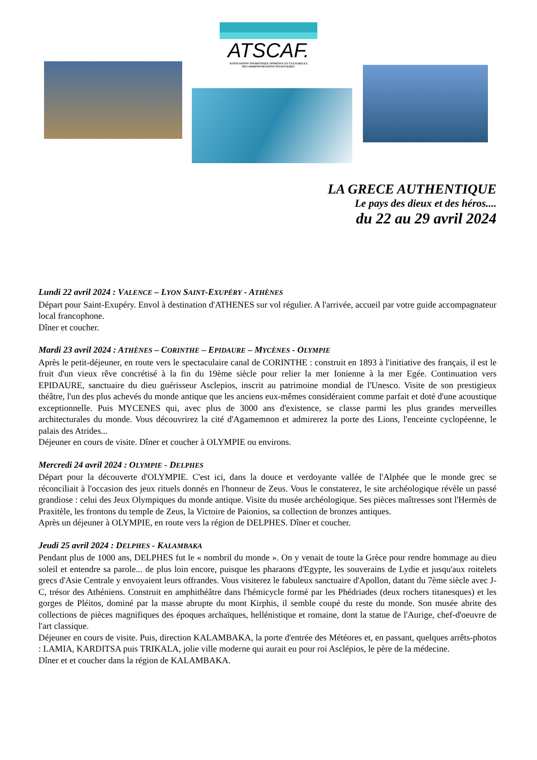ATSCAF.
ASSOCIATION TOURISTIQUE SPORTIVE ET CULTURELLE
DES ADMINISTRATIONS FINANCIERES
LA GRECE AUTHENTIQUE
Le pays des dieux et des héros....
du 22 au 29 avril 2024
Lundi 22 avril 2024 : VALENCE – LYON SAINT-EXUPÉRY - ATHÈNES
Départ pour Saint-Exupéry. Envol à destination d'ATHENES sur vol régulier. A l'arrivée, accueil par votre guide accompagnateur local francophone.
Dîner et coucher.
Mardi 23 avril 2024 : ATHÈNES – CORINTHE – EPIDAURE – MYCÈNES - OLYMPIE
Après le petit-déjeuner, en route vers le spectaculaire canal de CORINTHE : construit en 1893 à l'initiative des français, il est le fruit d'un vieux rêve concrétisé à la fin du 19ème siècle pour relier la mer Ionienne à la mer Egée. Continuation vers EPIDAURE, sanctuaire du dieu guérisseur Asclepios, inscrit au patrimoine mondial de l'Unesco. Visite de son prestigieux théâtre, l'un des plus achevés du monde antique que les anciens eux-mêmes considéraient comme parfait et doté d'une acoustique exceptionnelle. Puis MYCENES qui, avec plus de 3000 ans d'existence, se classe parmi les plus grandes merveilles architecturales du monde. Vous découvrirez la cité d'Agamemnon et admirerez la porte des Lions, l'enceinte cyclopéenne, le palais des Atrides...
Déjeuner en cours de visite. Dîner et coucher à OLYMPIE ou environs.
Mercredi 24 avril 2024 : OLYMPIE - DELPHES
Départ pour la découverte d'OLYMPIE. C'est ici, dans la douce et verdoyante vallée de l'Alphée que le monde grec se réconciliait à l'occasion des jeux rituels donnés en l'honneur de Zeus. Vous le constaterez, le site archéologique révèle un passé grandiose : celui des Jeux Olympiques du monde antique. Visite du musée archéologique. Ses pièces maîtresses sont l'Hermès de Praxitèle, les frontons du temple de Zeus, la Victoire de Paionios, sa collection de bronzes antiques.
Après un déjeuner à OLYMPIE, en route vers la région de DELPHES. Dîner et coucher.
Jeudi 25 avril 2024 : DELPHES - KALAMBAKA
Pendant plus de 1000 ans, DELPHES fut le « nombril du monde ». On y venait de toute la Grèce pour rendre hommage au dieu soleil et entendre sa parole... de plus loin encore, puisque les pharaons d'Egypte, les souverains de Lydie et jusqu'aux roitelets grecs d'Asie Centrale y envoyaient leurs offrandes. Vous visiterez le fabuleux sanctuaire d'Apollon, datant du 7ème siècle avec J-C, trésor des Athéniens. Construit en amphithéâtre dans l'hémicycle formé par les Phédriades (deux rochers titanesques) et les gorges de Pléitos, dominé par la masse abrupte du mont Kirphis, il semble coupé du reste du monde. Son musée abrite des collections de pièces magnifiques des époques archaïques, hellénistique et romaine, dont la statue de l'Aurige, chef-d'oeuvre de l'art classique.
Déjeuner en cours de visite. Puis, direction KALAMBAKA, la porte d'entrée des Météores et, en passant, quelques arrêts-photos : LAMIA, KARDITSA puis TRIKALA, jolie ville moderne qui aurait eu pour roi Asclépios, le père de la médecine.
Dîner et et coucher dans la région de KALAMBAKA.